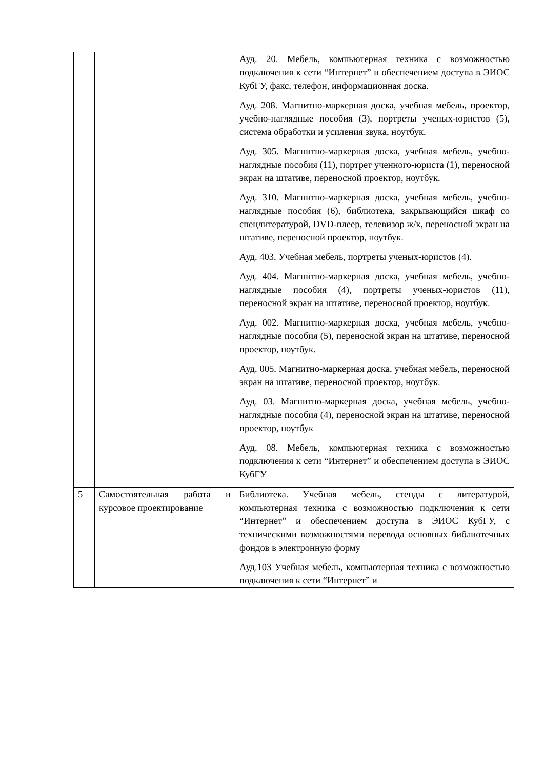| | | Ауд. 20. Мебель, компьютерная техника с возможностью подключения к сети “Интернет” и обеспечением доступа в ЭИОС КубГУ, факс, телефон, информационная доска. Ауд. 208. Магнитно-маркерная доска, учебная мебель, проектор, учебно-наглядные пособия (3), портреты ученых-юристов (5), система обработки и усиления звука, ноутбук. Ауд. 305. Магнитно-маркерная доска, учебная мебель, учебно-наглядные пособия (11), портрет ученного-юриста (1), переносной экран на штативе, переносной проектор, ноутбук. Ауд. 310. Магнитно-маркерная доска, учебная мебель, учебно-наглядные пособия (6), библиотека, закрывающийся шкаф со спецлитературой, DVD-плеер, телевизор ж/к, переносной экран на штативе, переносной проектор, ноутбук. Ауд. 403. Учебная мебель, портреты ученых-юристов (4). Ауд. 404. Магнитно-маркерная доска, учебная мебель, учебно-наглядные пособия (4), портреты ученых-юристов (11), переносной экран на штативе, переносной проектор, ноутбук. Ауд. 002. Магнитно-маркерная доска, учебная мебель, учебно-наглядные пособия (5), переносной экран на штативе, переносной проектор, ноутбук. Ауд. 005. Магнитно-маркерная доска, учебная мебель, переносной экран на штативе, переносной проектор, ноутбук. Ауд. 03. Магнитно-маркерная доска, учебная мебель, учебно-наглядные пособия (4), переносной экран на штативе, переносной проектор, ноутбук Ауд. 08. Мебель, компьютерная техника с возможностью подключения к сети “Интернет” и обеспечением доступа в ЭИОС КубГУ |
| 5 | Самостоятельная работа и курсовое проектирование | Библиотека. Учебная мебель, стенды с литературой, компьютерная техника с возможностью подключения к сети “Интернет” и обеспечением доступа в ЭИОС КубГУ, с техническими возможностями перевода основных библиотечных фондов в электронную форму Ауд.103 Учебная мебель, компьютерная техника с возможностью подключения к сети “Интернет” и |